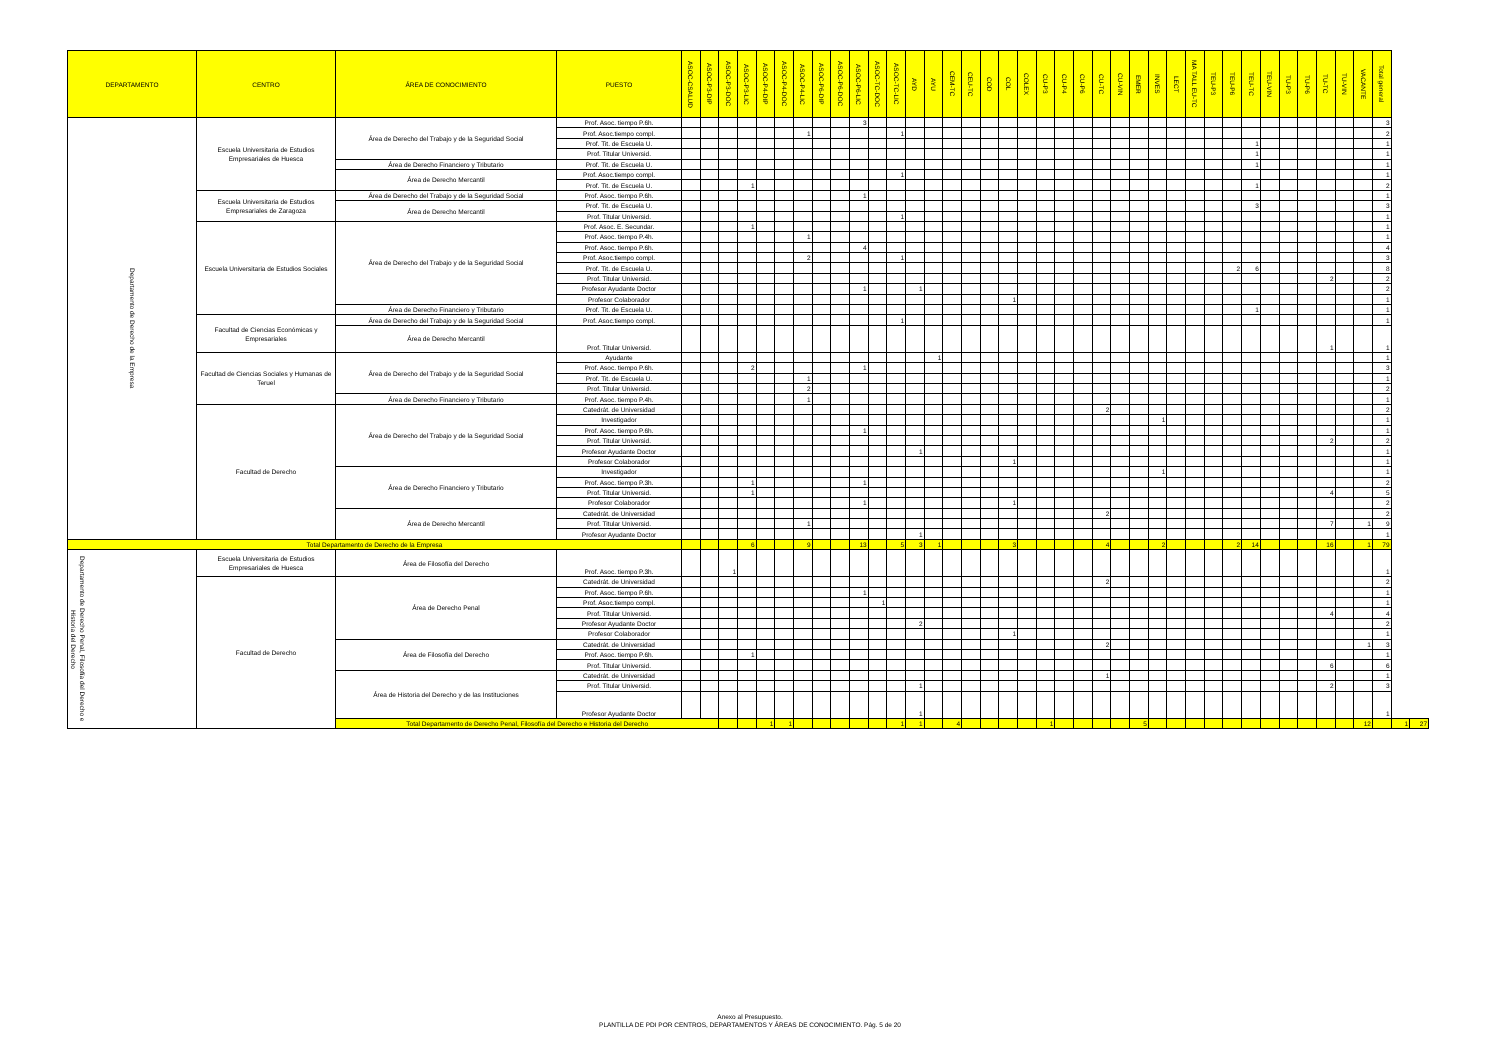| DEPARTAMENTO | CENTRO | ÁREA DE CONOCIMIENTO | PUESTO | ASOC-CSALUD | ASOC-P3-DIP | ASOC-P3-DOC | ASOC-P3-LIC | ASOC-P4-DIP | ASOC-P4-DOC | ASOC-P4-LIC | ASOC-P6-DIP | ASOC-P6-DOC | ASOC-P6-LIC | ASOC-TC-DOC | ASOC-TC-LIC | AYD | AYU | CEM-TC | CEU-TC | COD | COL | COLEX | CU-P3 | CU-P4 | CU-P6 | CU-TC | CU-VIN | EMER | INVES | LECT | MA TALL EU-TC | TEU-P3 | TEU-P6 | TEU-TC | TEU-VIN | TU-P3 | TU-P6 | TU-TC | TU-VIN | VACANTE | Total general | | |
| --- | --- | --- | --- | --- | --- | --- | --- | --- | --- | --- | --- | --- | --- | --- | --- | --- | --- | --- | --- | --- | --- | --- | --- | --- | --- | --- | --- | --- | --- | --- | --- | --- | --- | --- | --- | --- | --- | --- | --- | --- | --- | --- | --- |
| Departamento de Derecho de la Empresa | Escuela Universitaria de Estudios Empresariales de Huesca | Área de Derecho del Trabajo y de la Seguridad Social | Prof. Asoc. tiempo P.6h. | | | | | | | | | | 3 | | | | | | | | | | | | | | | | | | | | | | | | | | | | 3 | | |
| | | | Prof. Asoc.tiempo compl. | | | | | | | 1 | | | | | 1 | | | | | | | | | | | | | | | | | | | | | | | | | | 2 | | |
| | | | Prof. Tit. de Escuela U. | | | | | | | | | | | | | | | | | | | | | | | | | | | | | | | 1 | | | | | | | 1 | | |
| | | | Prof. Titular Universid. | | | | | | | | | | | | | | | | | | | | | | | | | | | | | | | 1 | | | | | | | 1 | | |
| | | Área de Derecho Financiero y Tributario | Prof. Tit. de Escuela U. | | | | | | | | | | | | | | | | | | | | | | | | | | | | | | | 1 | | | | | | | 1 | | |
| | | Área de Derecho Mercantil | Prof. Asoc.tiempo compl. | | | | | | | | | | | | 1 | | | | | | | | | | | | | | | | | | | | | | | | | | 1 | | |
| | | | Prof. Tit. de Escuela U. | | | | 1 | | | | | | | | | | | | | | | | | | | | | | | | | | | 1 | | | | | | | 2 | | |
| | Escuela Universitaria de Estudios Empresariales de Zaragoza | Área de Derecho del Trabajo y de la Seguridad Social | Prof. Asoc. tiempo P.6h. | | | | | | | | | | 1 | | | | | | | | | | | | | | | | | | | | | | | | | | | | 1 | | |
| | | Área de Derecho Mercantil | Prof. Tit. de Escuela U. | | | | | | | | | | | | | | | | | | | | | | | | | | | | | | | 3 | | | | | | | 3 | | |
| | | | Prof. Titular Universid. | | | | | | | | | | | | 1 | | | | | | | | | | | | | | | | | | | | | | | | | | 1 | | |
| | Escuela Universitaria de Estudios Sociales | Área de Derecho del Trabajo y de la Seguridad Social | Prof. Asoc. E. Secundar. | | | | 1 | | | | | | | | | | | | | | | | | | | | | | | | | | | | | | | | | | 1 | | |
| | | | Prof. Asoc. tiempo P.4h. | | | | | | | 1 | | | | | | | | | | | | | | | | | | | | | | | | | | | | | | | 1 | | |
| | | | Prof. Asoc. tiempo P.6h. | | | | | | | | | | 4 | | | | | | | | | | | | | | | | | | | | | | | | | | | | 4 | | |
| | | | Prof. Asoc.tiempo compl. | | | | | | | 2 | | | | | 1 | | | | | | | | | | | | | | | | | | | | | | | | | | 3 | | |
| | | | Prof. Tit. de Escuela U. | | | | | | | | | | | | | | | | | | | | | | | | | | | | | | 2 | 6 | | | | | | | 8 | | |
| | | | Prof. Titular Universid. | | | | | | | | | | | | | | | | | | | | | | | | | | | | | | | | | | | 2 | | | 2 | | |
| | | | Profesor Ayudante Doctor | | | | | | | | | | 1 | | | 1 | | | | | | | | | | | | | | | | | | | | | | | | | 2 | | |
| | | | Profesor Colaborador | | | | | | | | | | | | | | | | | | 1 | | | | | | | | | | | | | | | | | | | | 1 | | |
| | | Área de Derecho Financiero y Tributario | Prof. Tit. de Escuela U. | | | | | | | | | | | | | | | | | | | | | | | | | | | | | | | 1 | | | | | | | 1 | | |
| | Facultad de Ciencias Económicas y Empresariales | Área de Derecho del Trabajo y de la Seguridad Social | Prof. Asoc.tiempo compl. | | | | | | | | | | | | 1 | | | | | | | | | | | | | | | | | | | | | | | | | | 1 | | |
| | | Área de Derecho Mercantil | Prof. Titular Universid. | | | | | | | | | | | | | | | | | | | | | | | | | | | | | | | | | | | 1 | | | 1 | | |
| | Facultad de Ciencias Sociales y Humanas de Teruel | Área de Derecho del Trabajo y de la Seguridad Social | Ayudante | | | | | | | | | | | | | | 1 | | | | | | | | | | | | | | | | | | | | | | | | 1 | | |
| | | | Prof. Asoc. tiempo P.6h. | | | | 2 | | | | | | 1 | | | | | | | | | | | | | | | | | | | | | | | | | | | | 3 | | |
| | | | Prof. Tit. de Escuela U. | | | | | | | 1 | | | | | | | | | | | | | | | | | | | | | | | | | | | | | | | 1 | | |
| | | | Prof. Titular Universid. | | | | | | | 2 | | | | | | | | | | | | | | | | | | | | | | | | | | | | | | | 2 | | |
| | | Área de Derecho Financiero y Tributario | Prof. Asoc. tiempo P.4h. | | | | | | | 1 | | | | | | | | | | | | | | | | | | | | | | | | | | | | | | | 1 | | |
| | Facultad de Derecho | Área de Derecho del Trabajo y de la Seguridad Social | Catedrát. de Universidad | | | | | | | | | | | | | | | | | | | | | | | 2 | | | | | | | | | | | | | | | 2 | | |
| | | | Investigador | | | | | | | | | | | | | | | | | | | | | | | | | | 1 | | | | | | | | | | | | 1 | | |
| | | | Prof. Asoc. tiempo P.6h. | | | | | | | | | | 1 | | | | | | | | | | | | | | | | | | | | | | | | | | | | 1 | | |
| | | | Prof. Titular Universid. | | | | | | | | | | | | | | | | | | | | | | | | | | | | | | | | | | | 2 | | | 2 | | |
| | | | Profesor Ayudante Doctor | | | | | | | | | | | | | 1 | | | | | | | | | | | | | | | | | | | | | | | | | 1 | | |
| | | | Profesor Colaborador | | | | | | | | | | | | | | | | | | 1 | | | | | | | | | | | | | | | | | | | | 1 | | |
| | | Área de Derecho Financiero y Tributario | Investigador | | | | | | | | | | | | | | | | | | | | | | | | | | 1 | | | | | | | | | | | | 1 | | |
| | | | Prof. Asoc. tiempo P.3h. | | | | 1 | | | | | | 1 | | | | | | | | | | | | | | | | | | | | | | | | | | | | 2 | | |
| | | | Prof. Titular Universid. | | | | 1 | | | | | | | | | | | | | | | | | | | | | | | | | | | | | | | 4 | | | 5 | | |
| | | | Profesor Colaborador | | | | | | | | | | 1 | | | | | | | | 1 | | | | | | | | | | | | | | | | | | | | 2 | | |
| | | Área de Derecho Mercantil | Catedrát. de Universidad | | | | | | | | | | | | | | | | | | | | | | | 2 | | | | | | | | | | | | | | | 2 | | |
| | | | Prof. Titular Universid. | | | | | | | 1 | | | | | | | | | | | | | | | | | | | | | | | | | | | | 7 | | 1 | 9 | | |
| | | | Profesor Ayudante Doctor | | | | | | | | | | | | | 1 | | | | | | | | | | | | | | | | | | | | | | | | | 1 | | |
| Total Departamento de Derecho de la Empresa | | | | | | | 6 | | | 9 | | | 13 | | 5 | 3 | 1 | | | | 3 | | | | | 4 | | | 2 | | | | 2 | 14 | | | | 16 | | 1 | 79 | | |
| Departamento de Derecho Penal, Filosofía del Derecho e Historia del Derecho | Escuela Universitaria de Estudios Empresariales de Huesca | Área de Filosofía del Derecho | Prof. Asoc. tiempo P.3h. | | | 1 | | | | | | | | | | | | | | | | | | | | | | | | | | | | | | | | | | | 1 | | |
| | Facultad de Derecho | Área de Derecho Penal | Catedrát. de Universidad | | | | | | | | | | | | | | | | | | | | | | | 2 | | | | | | | | | | | | | | | 2 | | |
| | | | Prof. Asoc. tiempo P.6h. | | | | | | | | | | 1 | | | | | | | | | | | | | | | | | | | | | | | | | | | | 1 | | |
| | | | Prof. Asoc.tiempo compl. | | | | | | | | | | | 1 | | | | | | | | | | | | | | | | | | | | | | | | | | | 1 | | |
| | | | Prof. Titular Universid. | | | | | | | | | | | | | | | | | | | | | | | | | | | | | | | | | | | 4 | | | 4 | | |
| | | | Profesor Ayudante Doctor | | | | | | | | | | | | | 2 | | | | | | | | | | | | | | | | | | | | | | | | | 2 | | |
| | | | Profesor Colaborador | | | | | | | | | | | | | | | | | | 1 | | | | | | | | | | | | | | | | | | | | 1 | | |
| | | Área de Filosofía del Derecho | Catedrát. de Universidad | | | | | | | | | | | | | | | | | | | | | | | 2 | | | | | | | | | | | | | | 1 | 3 | | |
| | | | Prof. Asoc. tiempo P.6h. | | | | 1 | | | | | | | | | | | | | | | | | | | | | | | | | | | | | | | | | | 1 | | |
| | | | Prof. Titular Universid. | | | | | | | | | | | | | | | | | | | | | | | | | | | | | | | | | | | 6 | | | 6 | | |
| | | Área de Historia del Derecho y de las Instituciones | Catedrát. de Universidad | | | | | | | | | | | | | | | | | | | | | | | 1 | | | | | | | | | | | | | | | 1 | | |
| | | | Prof. Titular Universid. | | | | | | | | | | | | | 1 | | | | | | | | | | | | | | | | | | | | | | 2 | | | 3 | | |
| | | | Profesor Ayudante Doctor | | | | | | | | | | | | | 1 | | | | | | | | | | | | | | | | | | | | | | | | | 1 | | |
| | | Total Departamento de Derecho Penal, Filosofía del Derecho e Historia del Derecho | | | | | | 1 | 1 | | | | | | 1 | 1 | | 4 | | | | | 1 | | | | | 5 | | | | | | | | | | | | 12 | | 1 | 27 |
Anexo al Presupuesto.
PLANTILLA DE PDI POR CENTROS, DEPARTAMENTOS Y ÁREAS DE CONOCIMIENTO. Pág. 5 de 20